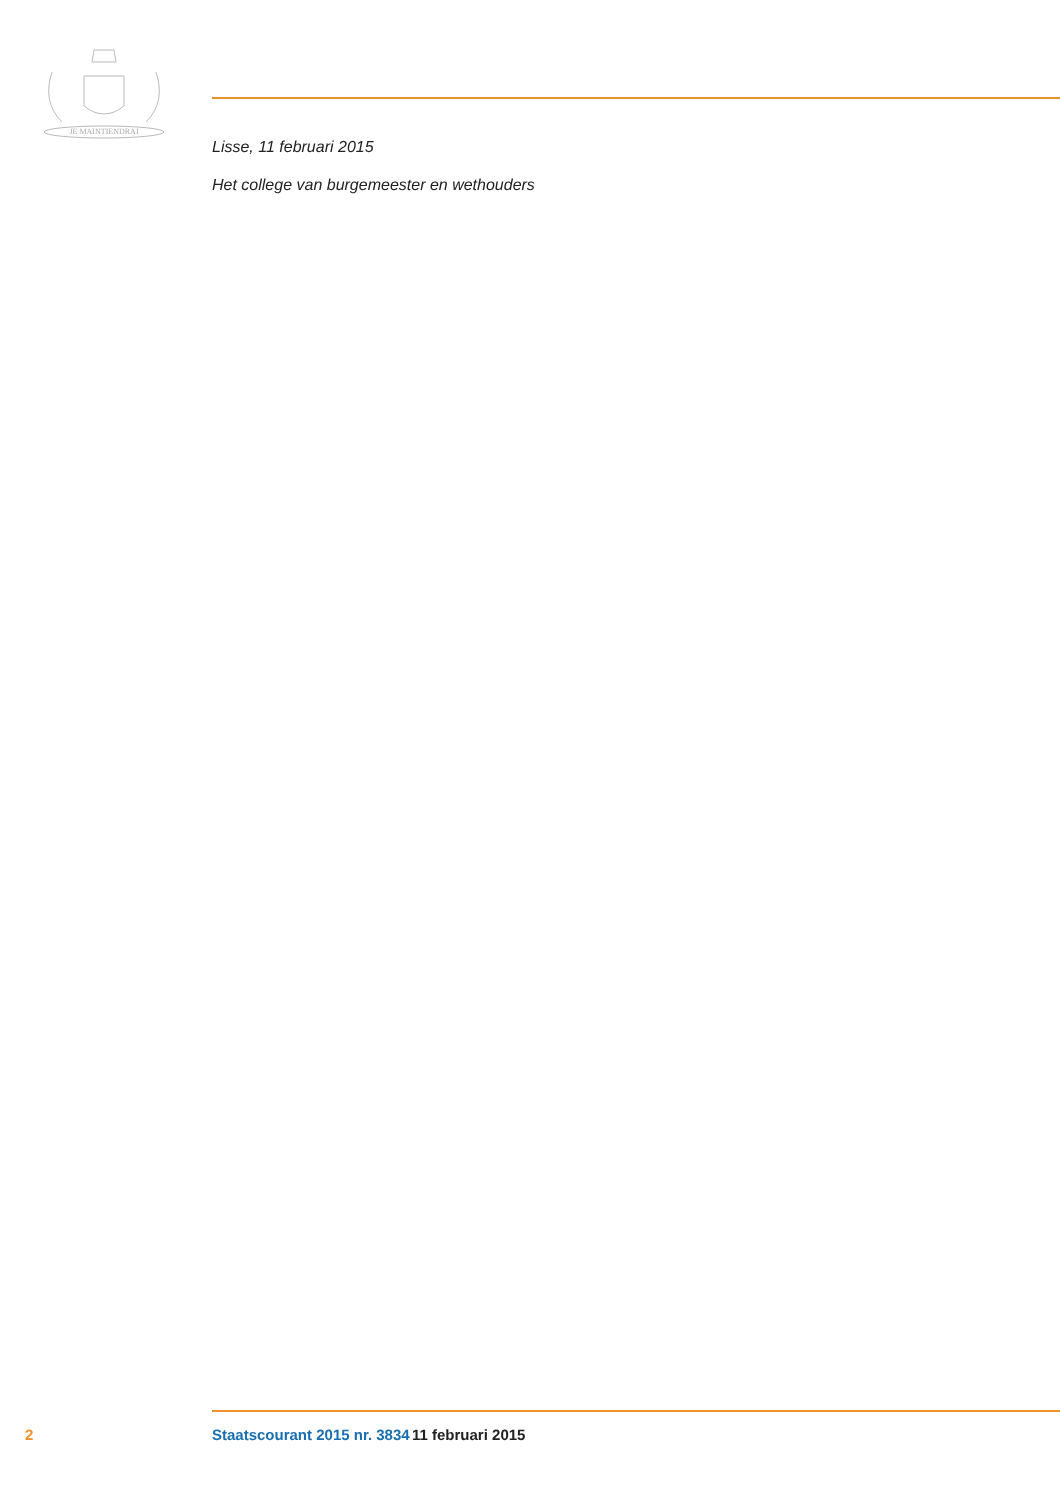JE MAINTIENDRAI
Lisse, 11 februari 2015
Het college van burgemeester en wethouders
2 Staatscourant 2015 nr. 3834 11 februari 2015